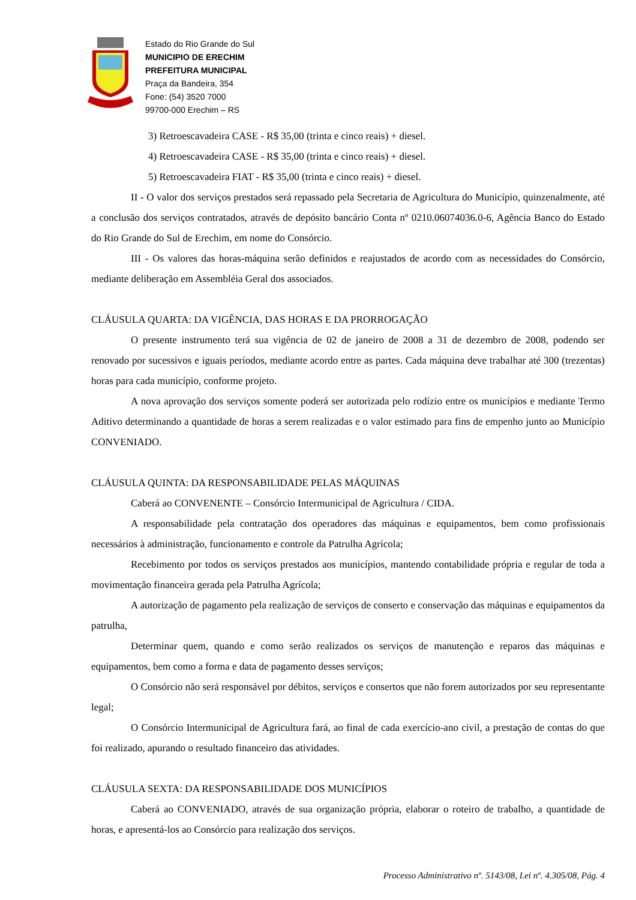Estado do Rio Grande do Sul
MUNICIPIO DE ERECHIM
PREFEITURA MUNICIPAL
Praça da Bandeira, 354
Fone: (54) 3520 7000
99700-000 Erechim – RS
3) Retroescavadeira CASE - R$ 35,00 (trinta e cinco reais) + diesel.
4) Retroescavadeira CASE - R$ 35,00 (trinta e cinco reais) + diesel.
5) Retroescavadeira FIAT - R$ 35,00 (trinta e cinco reais) + diesel.
II - O valor dos serviços prestados será repassado pela Secretaria de Agricultura do Município, quinzenalmente, até a conclusão dos serviços contratados, através de depósito bancário Conta nº 0210.06074036.0-6, Agência Banco do Estado do Rio Grande do Sul de Erechim, em nome do Consórcio.
III - Os valores das horas-máquina serão definidos e reajustados de acordo com as necessidades do Consórcio, mediante deliberação em Assembléia Geral dos associados.
CLÁUSULA QUARTA: DA VIGÊNCIA, DAS HORAS E DA PRORROGAÇÃO
O presente instrumento terá sua vigência de 02 de janeiro de 2008 a 31 de dezembro de 2008, podendo ser renovado por sucessivos e iguais períodos, mediante acordo entre as partes. Cada máquina deve trabalhar até 300 (trezentas) horas para cada município, conforme projeto.
A nova aprovação dos serviços somente poderá ser autorizada pelo rodízio entre os municípios e mediante Termo Aditivo determinando a quantidade de horas a serem realizadas e o valor estimado para fins de empenho junto ao Município CONVENIADO.
CLÁUSULA QUINTA: DA RESPONSABILIDADE PELAS MÁQUINAS
Caberá ao CONVENENTE – Consórcio Intermunicipal de Agricultura / CIDA.
A responsabilidade pela contratação dos operadores das máquinas e equipamentos, bem como profissionais necessários à administração, funcionamento e controle da Patrulha Agrícola;
Recebimento por todos os serviços prestados aos municípios, mantendo contabilidade própria e regular de toda a movimentação financeira gerada pela Patrulha Agrícola;
A autorização de pagamento pela realização de serviços de conserto e conservação das máquinas e equipamentos da patrulha,
Determinar quem, quando e como serão realizados os serviços de manutenção e reparos das máquinas e equipamentos, bem como a forma e data de pagamento desses serviços;
O Consórcio não será responsável por débitos, serviços e consertos que não forem autorizados por seu representante legal;
O Consórcio Intermunicipal de Agricultura fará, ao final de cada exercício-ano civil, a prestação de contas do que foi realizado, apurando o resultado financeiro das atividades.
CLÁUSULA SEXTA: DA RESPONSABILIDADE DOS MUNICÍPIOS
Caberá ao CONVENIADO, através de sua organização própria, elaborar o roteiro de trabalho, a quantidade de horas, e apresentá-los ao Consórcio para realização dos serviços.
Processo Administrativo nº. 5143/08, Lei nº. 4.305/08, Pág. 4